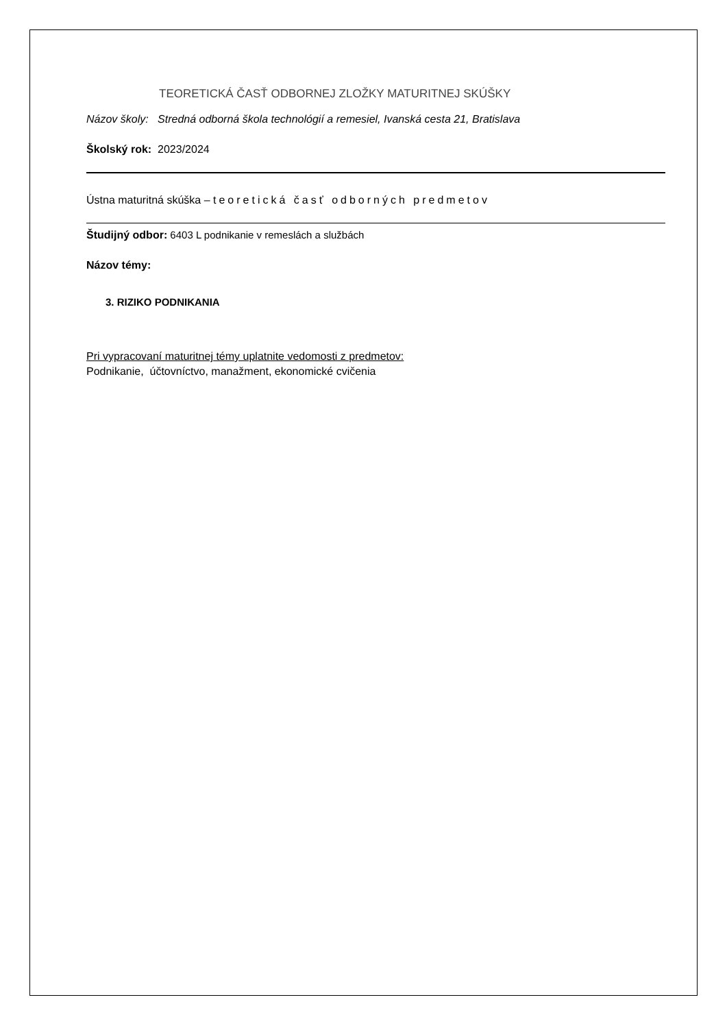TEORETICKÁ ČASŤ ODBORNEJ ZLOŽKY MATURITNEJ SKÚŠKY
Názov školy: Stredná odborná škola technológií a remesiel, Ivanská cesta 21, Bratislava
Školský rok: 2023/2024
Ústna maturitná skúška – teoretická časť odborných predmetov
Študijný odbor: 6403 L podnikanie v remeslách a službách
Názov témy:
3. RIZIKO PODNIKANIA
Pri vypracovaní maturitnej témy uplatnite vedomosti z predmetov:
Podnikanie, účtovníctvo, manažment, ekonomické cvičenia